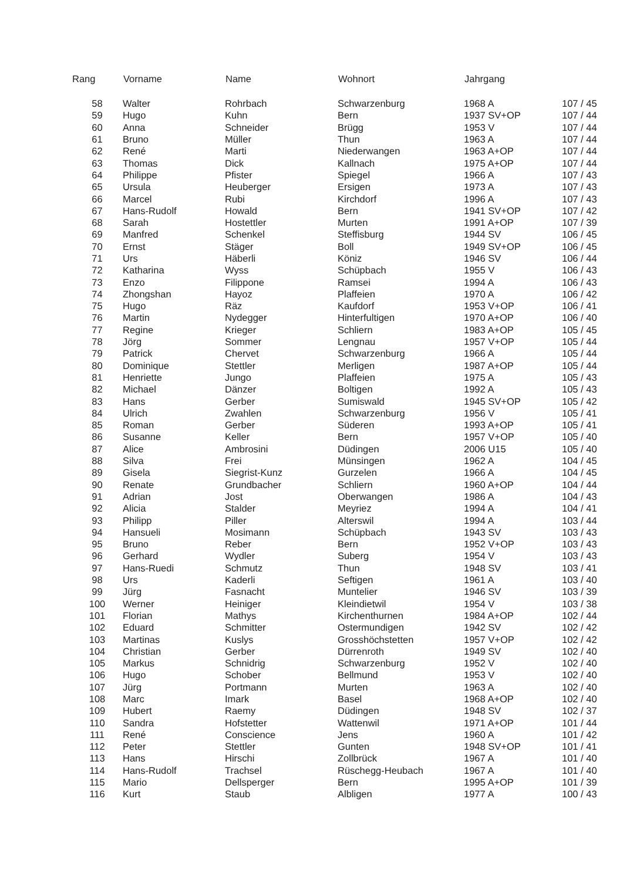| Rang | Vorname | Name | Wohnort | Jahrgang | |
| --- | --- | --- | --- | --- | --- |
| 58 | Walter | Rohrbach | Schwarzenburg | 1968 A | 107 / 45 |
| 59 | Hugo | Kuhn | Bern | 1937 SV+OP | 107 / 44 |
| 60 | Anna | Schneider | Brügg | 1953 V | 107 / 44 |
| 61 | Bruno | Müller | Thun | 1963 A | 107 / 44 |
| 62 | René | Marti | Niederwangen | 1963 A+OP | 107 / 44 |
| 63 | Thomas | Dick | Kallnach | 1975 A+OP | 107 / 44 |
| 64 | Philippe | Pfister | Spiegel | 1966 A | 107 / 43 |
| 65 | Ursula | Heuberger | Ersigen | 1973 A | 107 / 43 |
| 66 | Marcel | Rubi | Kirchdorf | 1996 A | 107 / 43 |
| 67 | Hans-Rudolf | Howald | Bern | 1941 SV+OP | 107 / 42 |
| 68 | Sarah | Hostettler | Murten | 1991 A+OP | 107 / 39 |
| 69 | Manfred | Schenkel | Steffisburg | 1944 SV | 106 / 45 |
| 70 | Ernst | Stäger | Boll | 1949 SV+OP | 106 / 45 |
| 71 | Urs | Häberli | Köniz | 1946 SV | 106 / 44 |
| 72 | Katharina | Wyss | Schüpbach | 1955 V | 106 / 43 |
| 73 | Enzo | Filippone | Ramsei | 1994 A | 106 / 43 |
| 74 | Zhongshan | Hayoz | Plaffeien | 1970 A | 106 / 42 |
| 75 | Hugo | Räz | Kaufdorf | 1953 V+OP | 106 / 41 |
| 76 | Martin | Nydegger | Hinterfultigen | 1970 A+OP | 106 / 40 |
| 77 | Regine | Krieger | Schliern | 1983 A+OP | 105 / 45 |
| 78 | Jörg | Sommer | Lengnau | 1957 V+OP | 105 / 44 |
| 79 | Patrick | Chervet | Schwarzenburg | 1966 A | 105 / 44 |
| 80 | Dominique | Stettler | Merligen | 1987 A+OP | 105 / 44 |
| 81 | Henriette | Jungo | Plaffeien | 1975 A | 105 / 43 |
| 82 | Michael | Dänzer | Boltigen | 1992 A | 105 / 43 |
| 83 | Hans | Gerber | Sumiswald | 1945 SV+OP | 105 / 42 |
| 84 | Ulrich | Zwahlen | Schwarzenburg | 1956 V | 105 / 41 |
| 85 | Roman | Gerber | Süderen | 1993 A+OP | 105 / 41 |
| 86 | Susanne | Keller | Bern | 1957 V+OP | 105 / 40 |
| 87 | Alice | Ambrosini | Düdingen | 2006 U15 | 105 / 40 |
| 88 | Silva | Frei | Münsingen | 1962 A | 104 / 45 |
| 89 | Gisela | Siegrist-Kunz | Gurzelen | 1966 A | 104 / 45 |
| 90 | Renate | Grundbacher | Schliern | 1960 A+OP | 104 / 44 |
| 91 | Adrian | Jost | Oberwangen | 1986 A | 104 / 43 |
| 92 | Alicia | Stalder | Meyriez | 1994 A | 104 / 41 |
| 93 | Philipp | Piller | Alterswil | 1994 A | 103 / 44 |
| 94 | Hansueli | Mosimann | Schüpbach | 1943 SV | 103 / 43 |
| 95 | Bruno | Reber | Bern | 1952 V+OP | 103 / 43 |
| 96 | Gerhard | Wydler | Suberg | 1954 V | 103 / 43 |
| 97 | Hans-Ruedi | Schmutz | Thun | 1948 SV | 103 / 41 |
| 98 | Urs | Kaderli | Seftigen | 1961 A | 103 / 40 |
| 99 | Jürg | Fasnacht | Muntelier | 1946 SV | 103 / 39 |
| 100 | Werner | Heiniger | Kleindietwil | 1954 V | 103 / 38 |
| 101 | Florian | Mathys | Kirchenthurnen | 1984 A+OP | 102 / 44 |
| 102 | Eduard | Schmitter | Ostermundigen | 1942 SV | 102 / 42 |
| 103 | Martinas | Kuslys | Grosshöchstetten | 1957 V+OP | 102 / 42 |
| 104 | Christian | Gerber | Dürrenroth | 1949 SV | 102 / 40 |
| 105 | Markus | Schnidrig | Schwarzenburg | 1952 V | 102 / 40 |
| 106 | Hugo | Schober | Bellmund | 1953 V | 102 / 40 |
| 107 | Jürg | Portmann | Murten | 1963 A | 102 / 40 |
| 108 | Marc | Imark | Basel | 1968 A+OP | 102 / 40 |
| 109 | Hubert | Raemy | Düdingen | 1948 SV | 102 / 37 |
| 110 | Sandra | Hofstetter | Wattenwil | 1971 A+OP | 101 / 44 |
| 111 | René | Conscience | Jens | 1960 A | 101 / 42 |
| 112 | Peter | Stettler | Gunten | 1948 SV+OP | 101 / 41 |
| 113 | Hans | Hirschi | Zollbrück | 1967 A | 101 / 40 |
| 114 | Hans-Rudolf | Trachsel | Rüschegg-Heubach | 1967 A | 101 / 40 |
| 115 | Mario | Dellsperger | Bern | 1995 A+OP | 101 / 39 |
| 116 | Kurt | Staub | Albligen | 1977 A | 100 / 43 |